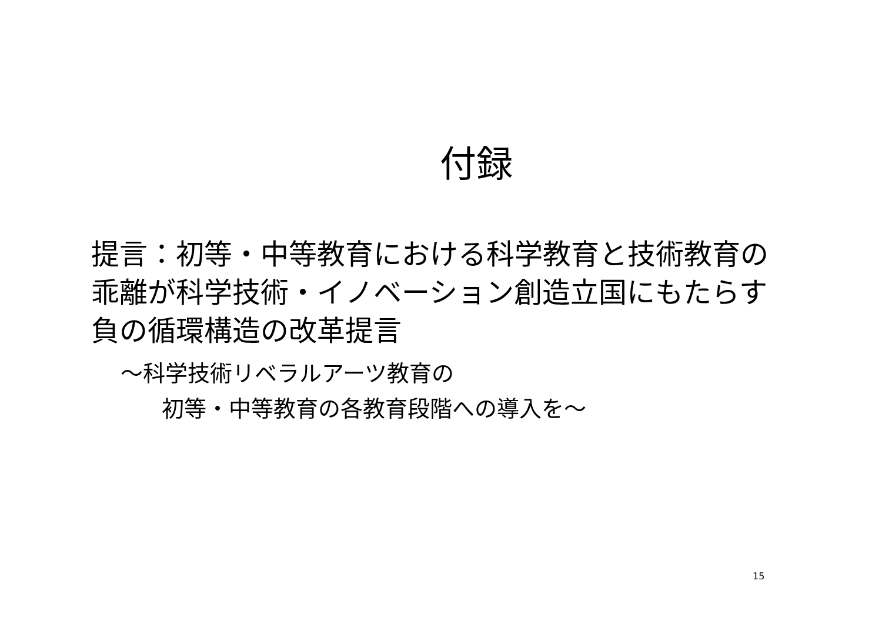付録
提言：初等・中等教育における科学教育と技術教育の乖離が科学技術・イノベーション創造立国にもたらす負の循環構造の改革提言
～科学技術リベラルアーツ教育の
初等・中等教育の各教育段階への導入を～
15